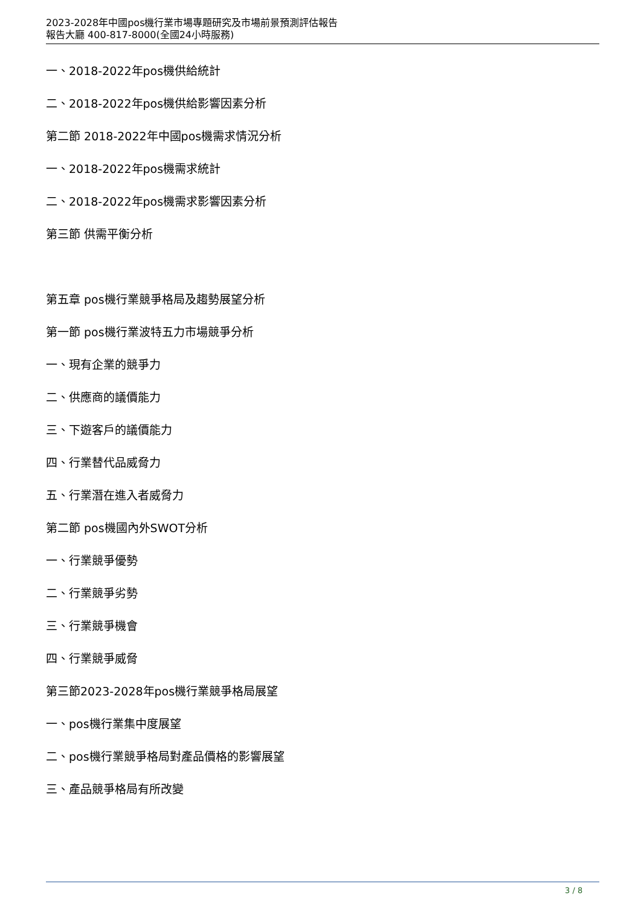2023-2028年中國pos機行業市場專題研究及市場前景預測評估報告
報告大廳 400-817-8000(全國24小時服務)
一、2018-2022年pos機供給統計
二、2018-2022年pos機供給影響因素分析
第二節 2018-2022年中國pos機需求情況分析
一、2018-2022年pos機需求統計
二、2018-2022年pos機需求影響因素分析
第三節 供需平衡分析
第五章 pos機行業競爭格局及趨勢展望分析
第一節 pos機行業波特五力市場競爭分析
一、現有企業的競爭力
二、供應商的議價能力
三、下遊客戶的議價能力
四、行業替代品威脅力
五、行業潛在進入者威脅力
第二節 pos機國內外SWOT分析
一、行業競爭優勢
二、行業競爭劣勢
三、行業競爭機會
四、行業競爭威脅
第三節2023-2028年pos機行業競爭格局展望
一、pos機行業集中度展望
二、pos機行業競爭格局對產品價格的影響展望
三、產品競爭格局有所改變
3 / 8